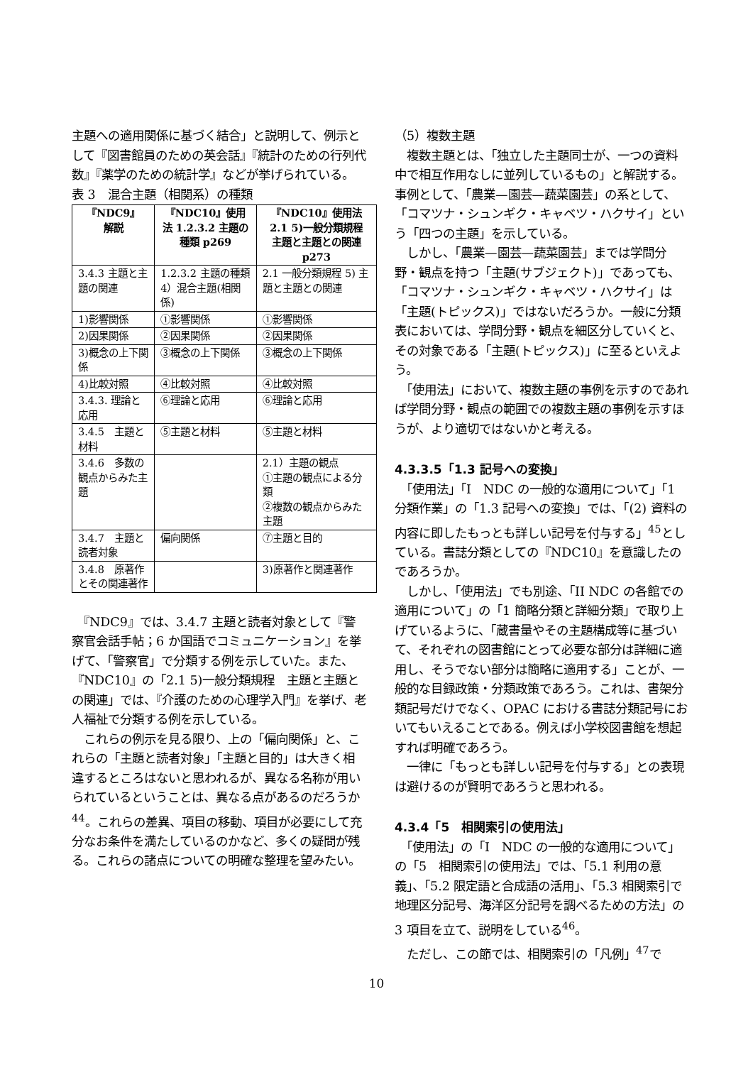主題への適用関係に基づく結合」と説明して、例示として『図書館員のための英会話』『統計のための行列代数』『薬学のための統計学』などが挙げられている。
表 3　混合主題（相関系）の種類
| 『NDC9』 解説 | 『NDC10』使用法 1.2.3.2 主題の種類 p269 | 『NDC10』使用法 2.1 5)一般分類規程 主題と主題との関連 p273 |
| --- | --- | --- |
| 3.4.3 主題と主題の関連 | 1.2.3.2 主題の種類 4）混合主題(相関係) | 2.1 一般分類規程 5) 主題と主題との関連 |
| 1)影響関係 | ①影響関係 | ①影響関係 |
| 2)因果関係 | ②因果関係 | ②因果関係 |
| 3)概念の上下関係 | ③概念の上下関係 | ③概念の上下関係 |
| 4)比較対照 | ④比較対照 | ④比較対照 |
| 3.4.3. 理論と応用 | ⑥理論と応用 | ⑥理論と応用 |
| 3.4.5 主題と材料 | ⑤主題と材料 | ⑤主題と材料 |
| 3.4.6 多数の観点からみた主題 | | 2.1）主題の観点 ①主題の観点による分類 ②複数の観点からみた主題 |
| 3.4.7 主題と読者対象 | 偏向関係 | ⑦主題と目的 |
| 3.4.8 原著作とその関連著作 | | 3)原著作と関連著作 |
　『NDC9』では、3.4.7 主題と読者対象として『警察官会話手帖；6 か国語でコミュニケーション』を挙げて、「警察官」で分類する例を示していた。また、『NDC10』の「2.1 5)一般分類規程　主題と主題との関連」では、『介護のための心理学入門』を挙げ、老人福祉で分類する例を示している。
　これらの例示を見る限り、上の「偏向関係」と、これらの「主題と読者対象」「主題と目的」は大きく相違するところはないと思われるが、異なる名称が用いられているということは、異なる点があるのだろうか<sup>44</sup>。これらの差異、項目の移動、項目が必要にして充分なお条件を満たしているのかなど、多くの疑問が残る。これらの諸点についての明確な整理を望みたい。
（5）複数主題
　複数主題とは、「独立した主題同士が、一つの資料中で相互作用なしに並列しているもの」と解説する。事例として、「農業—園芸—蔬菜園芸」の系として、「コマツナ・シュンギク・キャベツ・ハクサイ」という「四つの主題」を示している。
　しかし、「農業—園芸—蔬菜園芸」までは学問分野・観点を持つ「主題(サブジェクト)」であっても、「コマツナ・シュンギク・キャベツ・ハクサイ」は「主題(トピックス)」ではないだろうか。一般に分類表においては、学問分野・観点を細区分していくと、その対象である「主題(トピックス)」に至るといえよう。
　「使用法」において、複数主題の事例を示すのであれば学問分野・観点の範囲での複数主題の事例を示すほうが、より適切ではないかと考える。
4.3.3.5「1.3 記号への変換」
　「使用法」「I　NDC の一般的な適用について」「1 分類作業」の「1.3 記号への変換」では、「(2) 資料の内容に即したもっとも詳しい記号を付与する」<sup>45</sup>としている。書誌分類としての『NDC10』を意識したのであろうか。
　しかし、「使用法」でも別途、「II NDC の各館での適用について」の「1 簡略分類と詳細分類」で取り上げているように、「蔵書量やその主題構成等に基づいて、それぞれの図書館にとって必要な部分は詳細に適用し、そうでない部分は簡略に適用する」ことが、一般的な目録政策・分類政策であろう。これは、書架分類記号だけでなく、OPAC における書誌分類記号においてもいえることである。例えば小学校図書館を想起すれば明確であろう。
　一律に「もっとも詳しい記号を付与する」との表現は避けるのが賢明であろうと思われる。
4.3.4「5　相関索引の使用法」
　「使用法」の「I　NDC の一般的な適用について」の「5　相関索引の使用法」では、「5.1 利用の意義」、「5.2 限定語と合成語の活用」、「5.3 相関索引で地理区分記号、海洋区分記号を調べるための方法」の 3 項目を立て、説明をしている<sup>46</sup>。
　ただし、この節では、相関索引の「凡例」<sup>47</sup>で
10